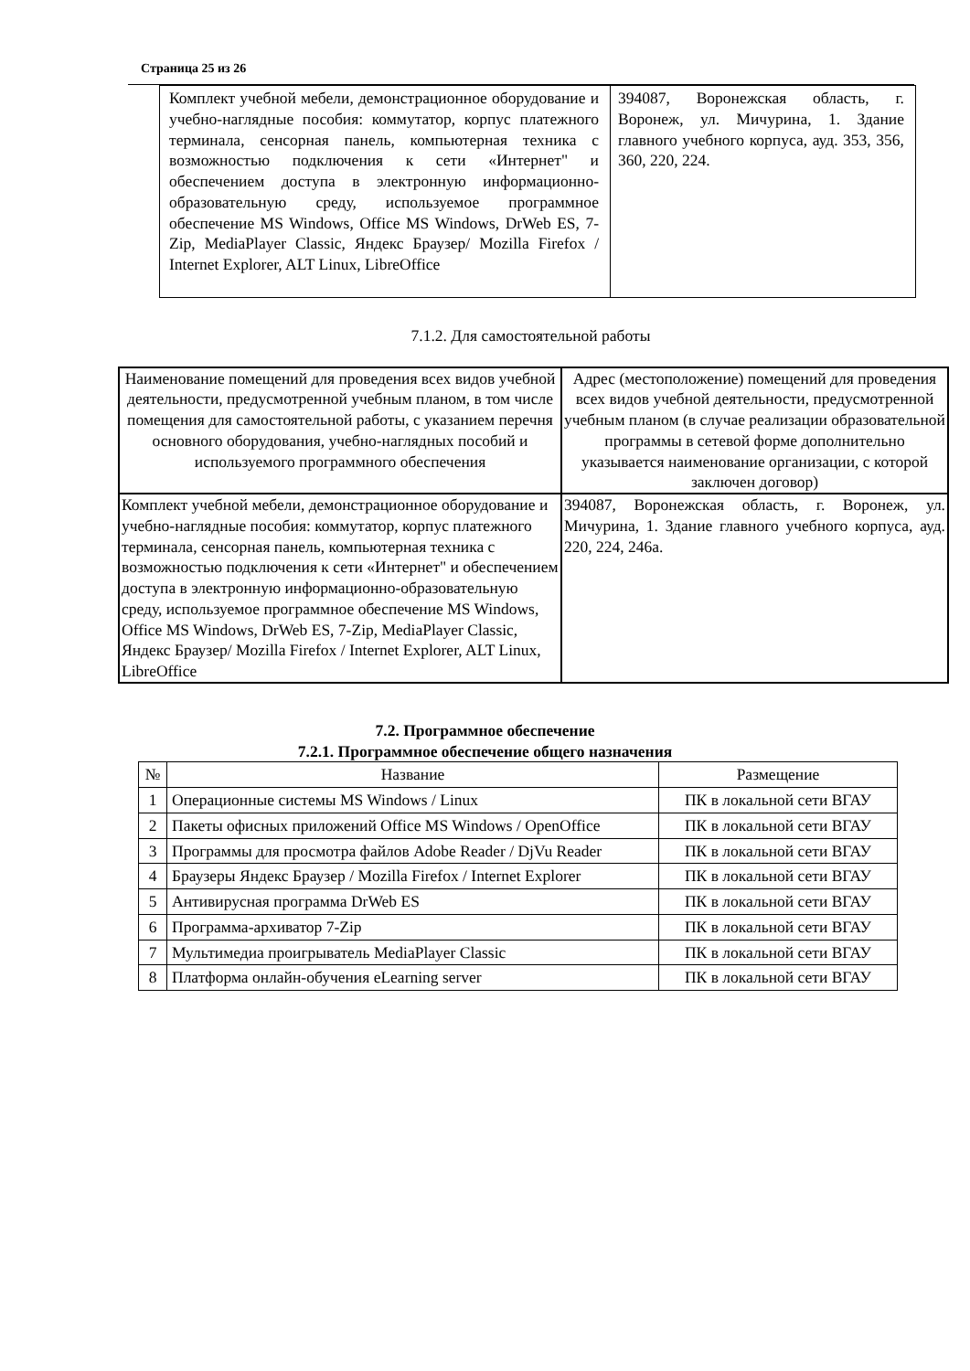Страница 25 из 26
| Комплект учебной мебели, демонстрационное оборудование и учебно-наглядные пособия: коммутатор, корпус платежного терминала, сенсорная панель, компьютерная техника с возможностью подключения к сети «Интернет" и обеспечением доступа в электронную информационно-образовательную среду, используемое программное обеспечение MS Windows, Office MS Windows, DrWeb ES, 7-Zip, MediaPlayer Classic, Яндекс Браузер/ Mozilla Firefox / Internet Explorer, ALT Linux, LibreOffice | 394087, Воронежская область, г. Воронеж, ул. Мичурина, 1. Здание главного учебного корпуса, ауд. 353, 356, 360, 220, 224. |
7.1.2. Для самостоятельной работы
| Наименование помещений для проведения всех видов учебной деятельности, предусмотренной учебным планом, в том числе помещения для самостоятельной работы, с указанием перечня основного оборудования, учебно-наглядных пособий и используемого программного обеспечения | Адрес (местоположение) помещений для проведения всех видов учебной деятельности, предусмотренной учебным планом (в случае реализации образовательной программы в сетевой форме дополнительно указывается наименование организации, с которой заключен договор) |
| --- | --- |
| Комплект учебной мебели, демонстрационное оборудование и учебно-наглядные пособия: коммутатор, корпус платежного терминала, сенсорная панель, компьютерная техника с возможностью подключения к сети «Интернет" и обеспечением доступа в электронную информационно-образовательную среду, используемое программное обеспечение MS Windows, Office MS Windows, DrWeb ES, 7-Zip, MediaPlayer Classic, Яндекс Браузер/ Mozilla Firefox / Internet Explorer, ALT Linux, LibreOffice | 394087, Воронежская область, г. Воронеж, ул. Мичурина, 1. Здание главного учебного корпуса, ауд. 220, 224, 246а. |
7.2. Программное обеспечение
7.2.1. Программное обеспечение общего назначения
| № | Название | Размещение |
| --- | --- | --- |
| 1 | Операционные системы MS Windows / Linux | ПК в локальной сети ВГАУ |
| 2 | Пакеты офисных приложений Office MS Windows / OpenOffice | ПК в локальной сети ВГАУ |
| 3 | Программы для просмотра файлов Adobe Reader / DjVu Reader | ПК в локальной сети ВГАУ |
| 4 | Браузеры Яндекс Браузер / Mozilla Firefox / Internet Explorer | ПК в локальной сети ВГАУ |
| 5 | Антивирусная программа DrWeb ES | ПК в локальной сети ВГАУ |
| 6 | Программа-архиватор 7-Zip | ПК в локальной сети ВГАУ |
| 7 | Мультимедиа проигрыватель MediaPlayer Classic | ПК в локальной сети ВГАУ |
| 8 | Платформа онлайн-обучения eLearning server | ПК в локальной сети ВГАУ |